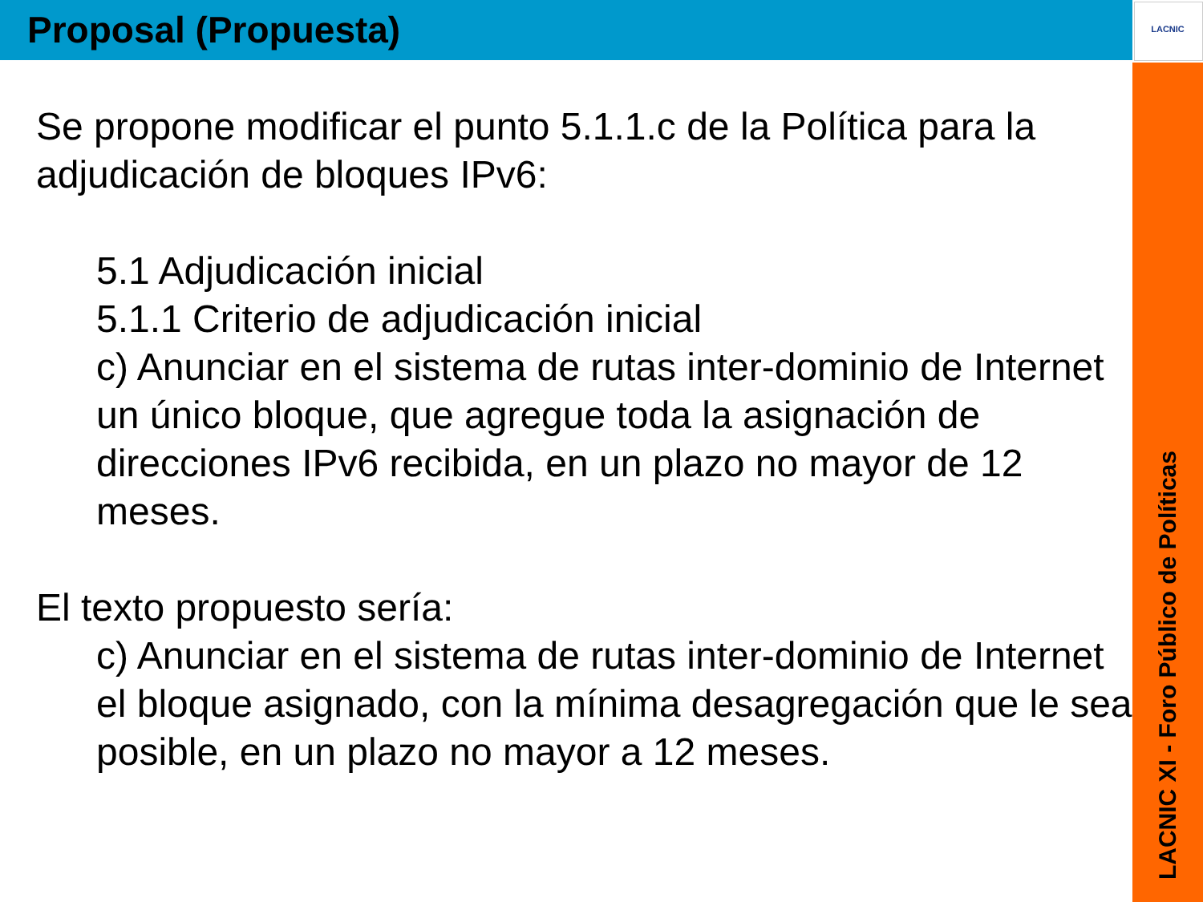Proposal (Propuesta)
Se propone modificar el punto 5.1.1.c de la Política para la adjudicación de bloques IPv6:
5.1 Adjudicación inicial
5.1.1 Criterio de adjudicación inicial
c) Anunciar en el sistema de rutas inter-dominio de Internet un único bloque, que agregue toda la asignación de direcciones IPv6 recibida, en un plazo no mayor de 12 meses.
El texto propuesto sería:
c) Anunciar en el sistema de rutas inter-dominio de Internet el bloque asignado, con la mínima desagregación que le sea posible, en un plazo no mayor a 12 meses.
LACNIC
LACNIC XI - Foro Público de Políticas